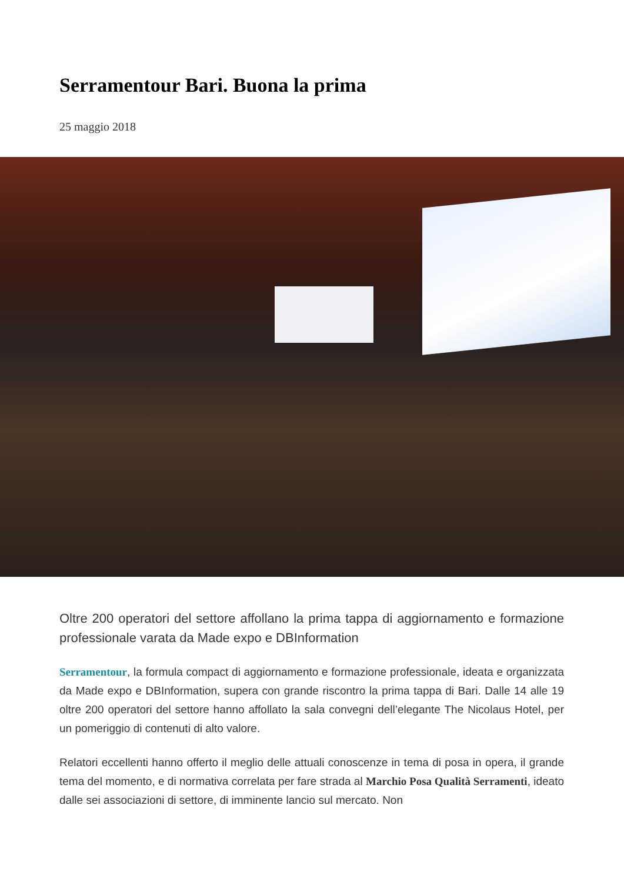Serramentour Bari. Buona la prima
25 maggio 2018
Oltre 200 operatori del settore affollano la prima tappa di aggiornamento e formazione professionale varata da Made expo e DBInformation
Serramentour, la formula compact di aggiornamento e formazione professionale, ideata e organizzata da Made expo e DBInformation, supera con grande riscontro la prima tappa di Bari. Dalle 14 alle 19 oltre 200 operatori del settore hanno affollato la sala convegni dell’elegante The Nicolaus Hotel, per un pomeriggio di contenuti di alto valore.
Relatori eccellenti hanno offerto il meglio delle attuali conoscenze in tema di posa in opera, il grande tema del momento, e di normativa correlata per fare strada al Marchio Posa Qualità Serramenti, ideato dalle sei associazioni di settore, di imminente lancio sul mercato. Non